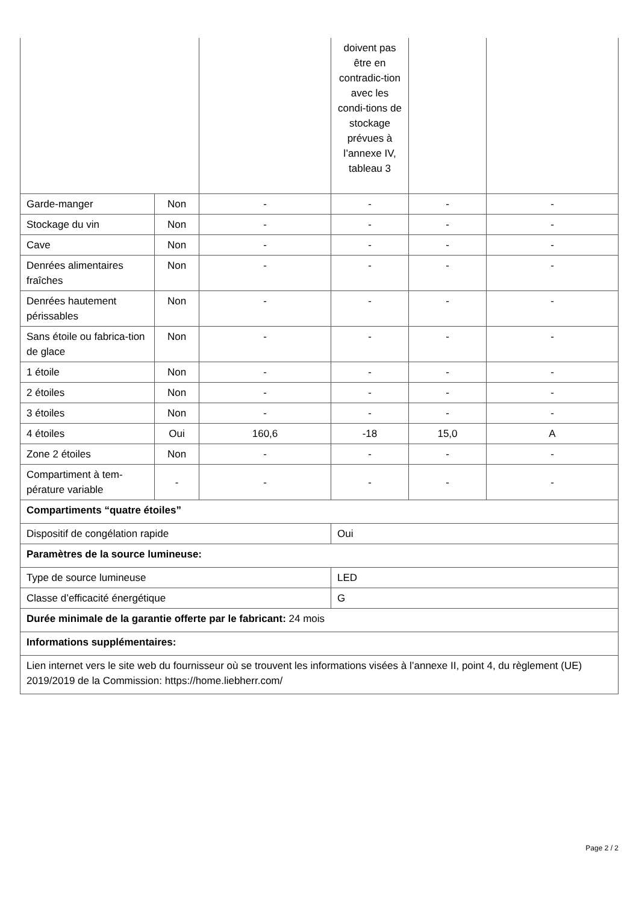| | | | doivent pas être en contradic-tion avec les condi-tions de stockage prévues à l’annexe IV, tableau 3 | | |
| Garde-manger | Non | - | - | - | - |
| Stockage du vin | Non | - | - | - | - |
| Cave | Non | - | - | - | - |
| Denrées alimentaires fraîches | Non | - | - | - | - |
| Denrées hautement périssables | Non | - | - | - | - |
| Sans étoile ou fabrica-tion de glace | Non | - | - | - | - |
| 1 étoile | Non | - | - | - | - |
| 2 étoiles | Non | - | - | - | - |
| 3 étoiles | Non | - | - | - | - |
| 4 étoiles | Oui | 160,6 | -18 | 15,0 | A |
| Zone 2 étoiles | Non | - | - | - | - |
| Compartiment à tem-pérature variable | - | - | - | - | - |
| Compartiments “quatre étoiles” | | | | | |
| Dispositif de congélation rapide | | | Oui | | |
| Paramètres de la source lumineuse: | | | | | |
| Type de source lumineuse | | | LED | | |
| Classe d’efficacité énergétique | | | G | | |
| Durée minimale de la garantie offerte par le fabricant: 24 mois | | | | | |
| Informations supplémentaires: | | | | | |
| Lien internet vers le site web du fournisseur où se trouvent les informations visées à l’annexe II, point 4, du règlement (UE) 2019/2019 de la Commission: https://home.liebherr.com/ | | | | | |
Page 2 / 2